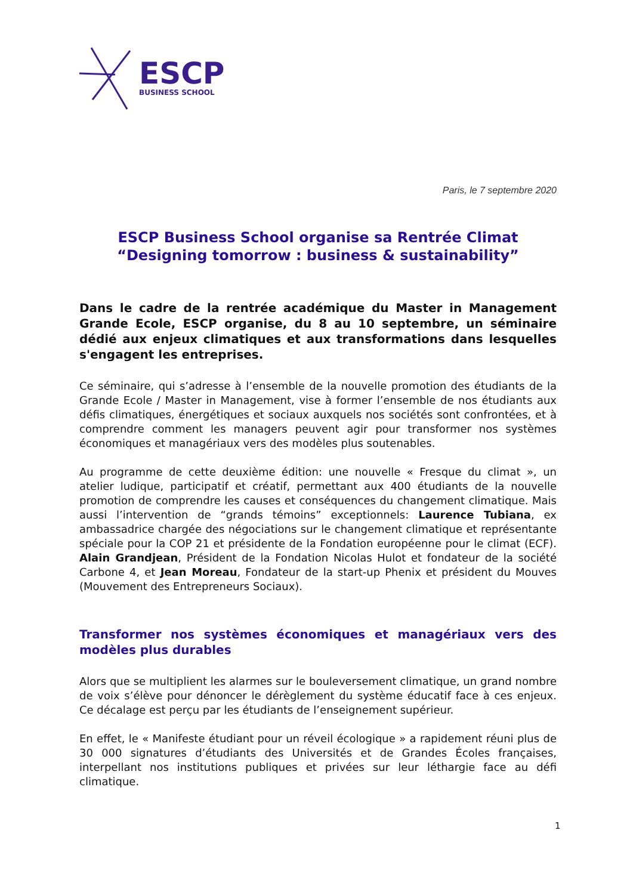ESCP
BUSINESS SCHOOL
Paris, le 7 septembre 2020
ESCP Business School organise sa Rentrée Climat
“Designing tomorrow : business & sustainability”
Dans le cadre de la rentrée académique du Master in Management Grande Ecole, ESCP organise, du 8 au 10 septembre, un séminaire dédié aux enjeux climatiques et aux transformations dans lesquelles s'engagent les entreprises.
Ce séminaire, qui s’adresse à l’ensemble de la nouvelle promotion des étudiants de la Grande Ecole / Master in Management, vise à former l’ensemble de nos étudiants aux défis climatiques, énergétiques et sociaux auxquels nos sociétés sont confrontées, et à comprendre comment les managers peuvent agir pour transformer nos systèmes économiques et managériaux vers des modèles plus soutenables.
Au programme de cette deuxième édition: une nouvelle « Fresque du climat », un atelier ludique, participatif et créatif, permettant aux 400 étudiants de la nouvelle promotion de comprendre les causes et conséquences du changement climatique. Mais aussi l’intervention de “grands témoins” exceptionnels: Laurence Tubiana, ex ambassadrice chargée des négociations sur le changement climatique et représentante spéciale pour la COP 21 et présidente de la Fondation européenne pour le climat (ECF). Alain Grandjean, Président de la Fondation Nicolas Hulot et fondateur de la société Carbone 4, et Jean Moreau, Fondateur de la start-up Phenix et président du Mouves (Mouvement des Entrepreneurs Sociaux).
Transformer nos systèmes économiques et managériaux vers des modèles plus durables
Alors que se multiplient les alarmes sur le bouleversement climatique, un grand nombre de voix s’élève pour dénoncer le dérèglement du système éducatif face à ces enjeux. Ce décalage est perçu par les étudiants de l’enseignement supérieur.
En effet, le « Manifeste étudiant pour un réveil écologique » a rapidement réuni plus de 30 000 signatures d’étudiants des Universités et de Grandes Écoles françaises, interpellant nos institutions publiques et privées sur leur léthargie face au défi climatique.
1